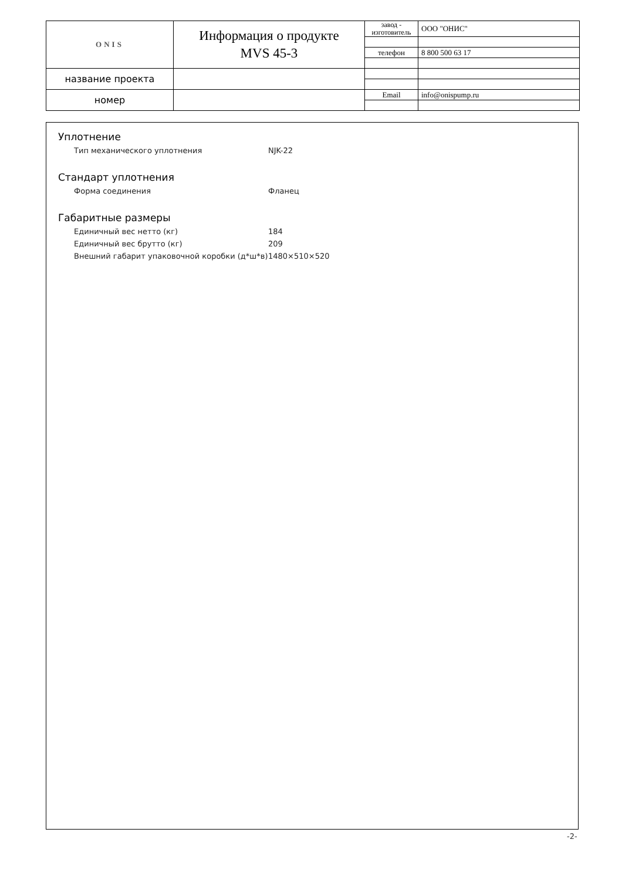| ONIS | Информация о продукте MVS 45-3 | завод - изготовитель | ООО "ОНИС" |
| | | телефон | 8 800 500 63 17 |
| название проекта | | | |
| номер | | Email | info@onispump.ru |
Уплотнение
Тип механического уплотнения NJK-22
Стандарт уплотнения
Форма соединения Фланец
Габаритные размеры
Единичный вес нетто (кг) 184
Единичный вес брутто (кг) 209
Внешний габарит упаковочной коробки (д*ш*в) 1480×510×520
-2-